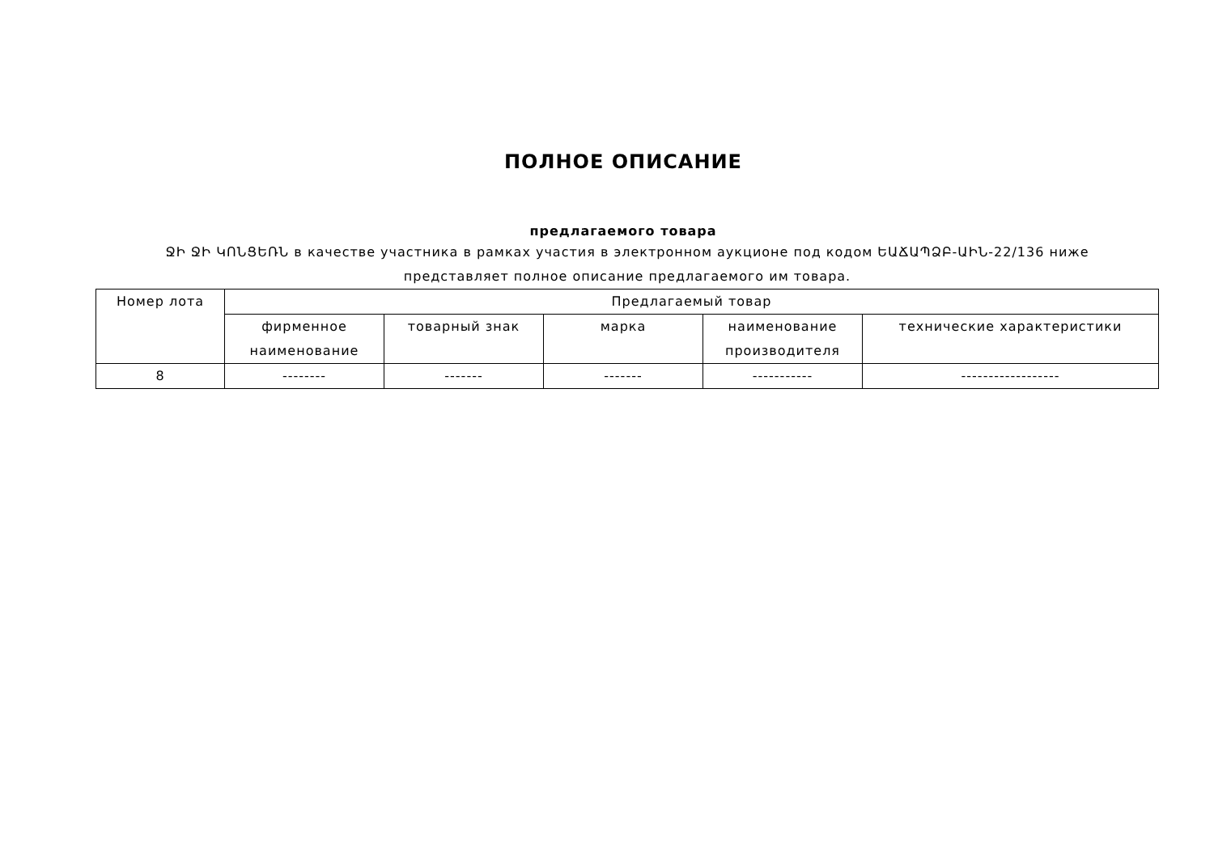ПОЛНОЕ ОПИСАНИЕ
предлагаемого товара
ՋԻ ՋԻ ԿՈՆՑԵՌՆ в качестве участника в рамках участия в электронном аукционе под кодом ԵԱՃԱՊՁԲ-ԱԻՆ-22/136 ниже представляет полное описание предлагаемого им товара.
| Номер лота | Предлагаемый товар | | | | |
| --- | --- | --- | --- | --- | --- |
| | фирменное наименование | товарный знак | марка | наименование производителя | технические характеристики |
| 8 | -------- | ------- | ------- | ----------- | ------------------ |